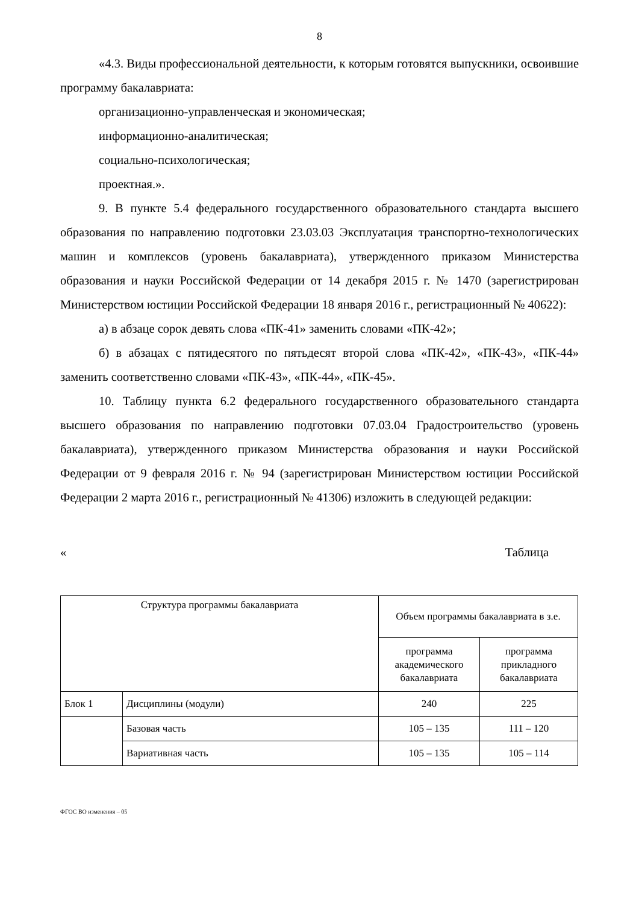8
«4.3. Виды профессиональной деятельности, к которым готовятся выпускники, освоившие программу бакалавриата:
организационно-управленческая и экономическая;
информационно-аналитическая;
социально-психологическая;
проектная.».
9. В пункте 5.4 федерального государственного образовательного стандарта высшего образования по направлению подготовки 23.03.03 Эксплуатация транспортно-технологических машин и комплексов (уровень бакалавриата), утвержденного приказом Министерства образования и науки Российской Федерации от 14 декабря 2015 г. № 1470 (зарегистрирован Министерством юстиции Российской Федерации 18 января 2016 г., регистрационный № 40622):
а) в абзаце сорок девять слова «ПК-41» заменить словами «ПК-42»;
б) в абзацах с пятидесятого по пятьдесят второй слова «ПК-42», «ПК-43», «ПК-44» заменить соответственно словами «ПК-43», «ПК-44», «ПК-45».
10. Таблицу пункта 6.2 федерального государственного образовательного стандарта высшего образования по направлению подготовки 07.03.04 Градостроительство (уровень бакалавриата), утвержденного приказом Министерства образования и науки Российской Федерации от 9 февраля 2016 г. № 94 (зарегистрирован Министерством юстиции Российской Федерации 2 марта 2016 г., регистрационный № 41306) изложить в следующей редакции:
« Таблица
| Структура программы бакалавриата | | Объем программы бакалавриата в з.е. | |
| --- | --- | --- | --- |
| | | программа академического бакалавриата | программа прикладного бакалавриата |
| Блок 1 | Дисциплины (модули) | 240 | 225 |
| | Базовая часть | 105 – 135 | 111 – 120 |
| | Вариативная часть | 105 – 135 | 105 – 114 |
ФГОС ВО изменения – 05